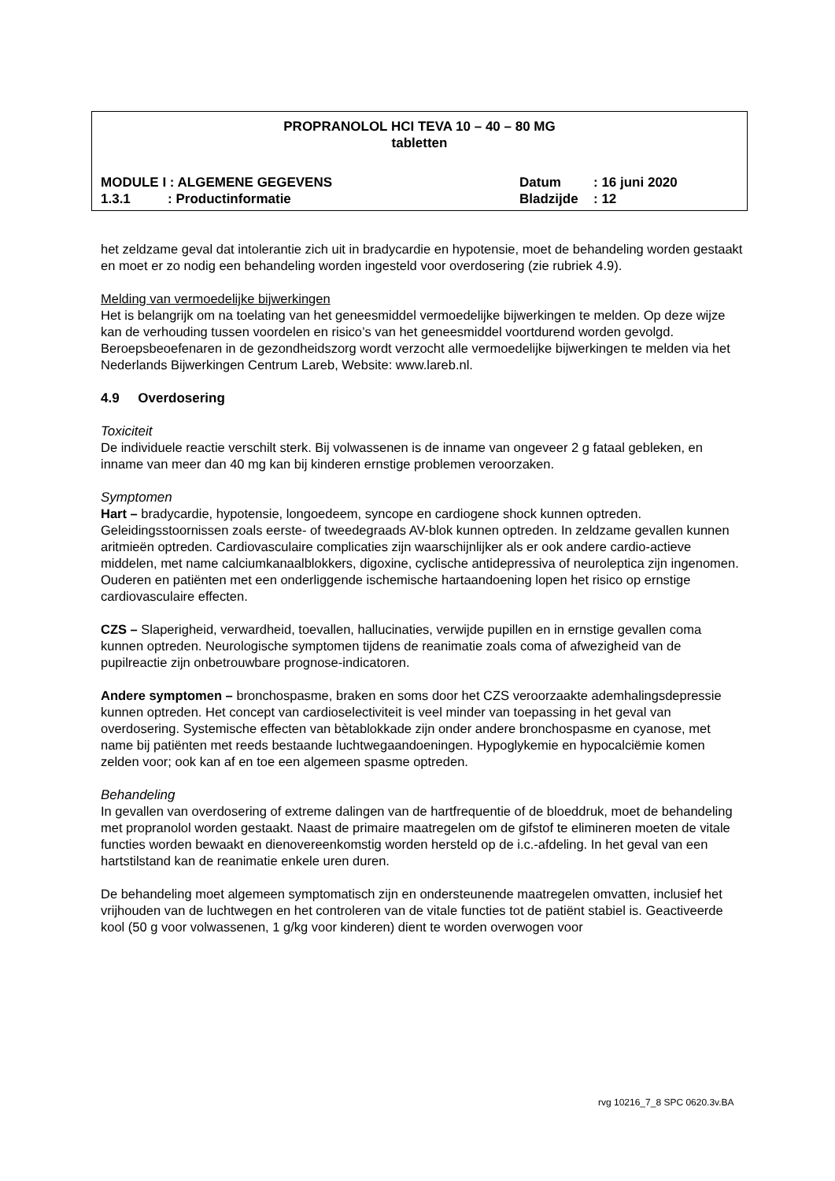PROPRANOLOL HCI TEVA 10 – 40 – 80 MG
tabletten
MODULE I : ALGEMENE GEGEVENS Datum: 16 juni 2020
1.3.1 : Productinformatie Bladzijde: 12
het zeldzame geval dat intolerantie zich uit in bradycardie en hypotensie, moet de behandeling worden gestaakt en moet er zo nodig een behandeling worden ingesteld voor overdosering (zie rubriek 4.9).
Melding van vermoedelijke bijwerkingen
Het is belangrijk om na toelating van het geneesmiddel vermoedelijke bijwerkingen te melden. Op deze wijze kan de verhouding tussen voordelen en risico’s van het geneesmiddel voortdurend worden gevolgd. Beroepsbeoefenaren in de gezondheidszorg wordt verzocht alle vermoedelijke bijwerkingen te melden via het Nederlands Bijwerkingen Centrum Lareb, Website: www.lareb.nl.
4.9 Overdosering
Toxiciteit
De individuele reactie verschilt sterk. Bij volwassenen is de inname van ongeveer 2 g fataal gebleken, en inname van meer dan 40 mg kan bij kinderen ernstige problemen veroorzaken.
Symptomen
Hart – bradycardie, hypotensie, longoedeem, syncope en cardiogene shock kunnen optreden. Geleidingsstoornissen zoals eerste- of tweedegraads AV-blok kunnen optreden. In zeldzame gevallen kunnen aritmieën optreden. Cardiovasculaire complicaties zijn waarschijnlijker als er ook andere cardio-actieve middelen, met name calciumkanaalblokkers, digoxine, cyclische antidepressiva of neuroleptica zijn ingenomen. Ouderen en patiënten met een onderliggende ischemische hartaandoening lopen het risico op ernstige cardiovasculaire effecten.
CZS – Slaperigheid, verwardheid, toevallen, hallucinaties, verwijde pupillen en in ernstige gevallen coma kunnen optreden. Neurologische symptomen tijdens de reanimatie zoals coma of afwezigheid van de pupilreactie zijn onbetrouwbare prognose-indicatoren.
Andere symptomen – bronchospasme, braken en soms door het CZS veroorzaakte ademhalingsdepressie kunnen optreden. Het concept van cardioselectiviteit is veel minder van toepassing in het geval van overdosering. Systemische effecten van bètablokkade zijn onder andere bronchospasme en cyanose, met name bij patiënten met reeds bestaande luchtwegaandoeningen. Hypoglykemie en hypocalciëmie komen zelden voor; ook kan af en toe een algemeen spasme optreden.
Behandeling
In gevallen van overdosering of extreme dalingen van de hartfrequentie of de bloeddruk, moet de behandeling met propranolol worden gestaakt. Naast de primaire maatregelen om de gifstof te elimineren moeten de vitale functies worden bewaakt en dienovereenkomstig worden hersteld op de i.c.-afdeling. In het geval van een hartstilstand kan de reanimatie enkele uren duren.
De behandeling moet algemeen symptomatisch zijn en ondersteunende maatregelen omvatten, inclusief het vrijhouden van de luchtwegen en het controleren van de vitale functies tot de patiënt stabiel is. Geactiveerde kool (50 g voor volwassenen, 1 g/kg voor kinderen) dient te worden overwogen voor
rvg 10216_7_8 SPC 0620.3v.BA